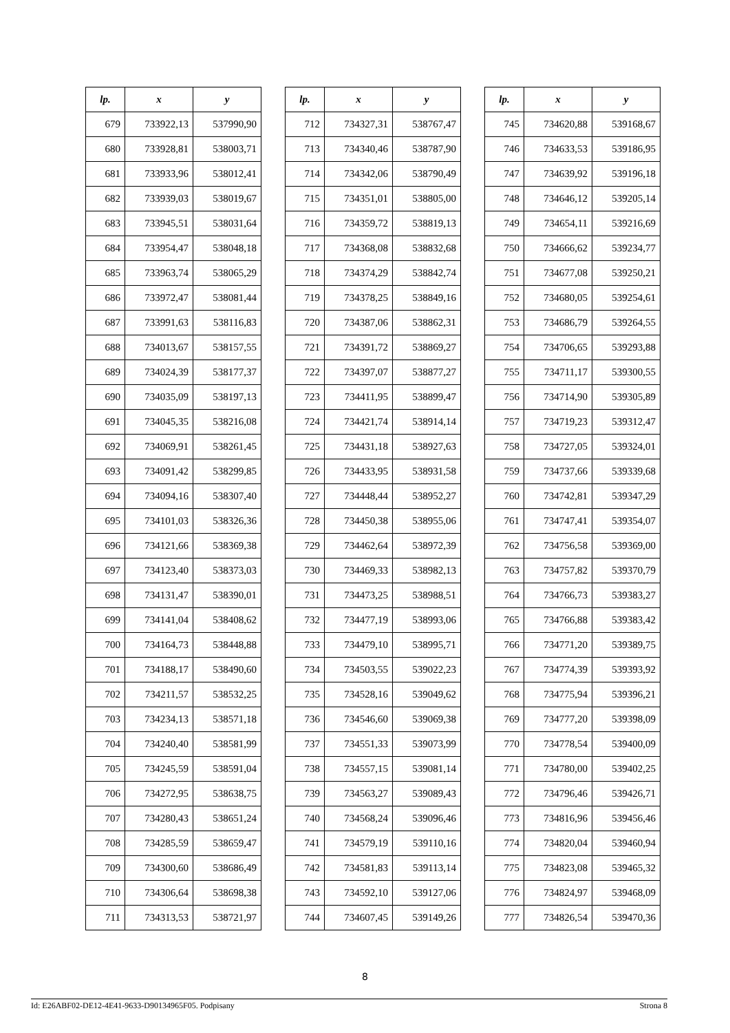| lp. | x | y |
| --- | --- | --- |
| 679 | 733922,13 | 537990,90 |
| 680 | 733928,81 | 538003,71 |
| 681 | 733933,96 | 538012,41 |
| 682 | 733939,03 | 538019,67 |
| 683 | 733945,51 | 538031,64 |
| 684 | 733954,47 | 538048,18 |
| 685 | 733963,74 | 538065,29 |
| 686 | 733972,47 | 538081,44 |
| 687 | 733991,63 | 538116,83 |
| 688 | 734013,67 | 538157,55 |
| 689 | 734024,39 | 538177,37 |
| 690 | 734035,09 | 538197,13 |
| 691 | 734045,35 | 538216,08 |
| 692 | 734069,91 | 538261,45 |
| 693 | 734091,42 | 538299,85 |
| 694 | 734094,16 | 538307,40 |
| 695 | 734101,03 | 538326,36 |
| 696 | 734121,66 | 538369,38 |
| 697 | 734123,40 | 538373,03 |
| 698 | 734131,47 | 538390,01 |
| 699 | 734141,04 | 538408,62 |
| 700 | 734164,73 | 538448,88 |
| 701 | 734188,17 | 538490,60 |
| 702 | 734211,57 | 538532,25 |
| 703 | 734234,13 | 538571,18 |
| 704 | 734240,40 | 538581,99 |
| 705 | 734245,59 | 538591,04 |
| 706 | 734272,95 | 538638,75 |
| 707 | 734280,43 | 538651,24 |
| 708 | 734285,59 | 538659,47 |
| 709 | 734300,60 | 538686,49 |
| 710 | 734306,64 | 538698,38 |
| 711 | 734313,53 | 538721,97 |
| lp. | x | y |
| --- | --- | --- |
| 712 | 734327,31 | 538767,47 |
| 713 | 734340,46 | 538787,90 |
| 714 | 734342,06 | 538790,49 |
| 715 | 734351,01 | 538805,00 |
| 716 | 734359,72 | 538819,13 |
| 717 | 734368,08 | 538832,68 |
| 718 | 734374,29 | 538842,74 |
| 719 | 734378,25 | 538849,16 |
| 720 | 734387,06 | 538862,31 |
| 721 | 734391,72 | 538869,27 |
| 722 | 734397,07 | 538877,27 |
| 723 | 734411,95 | 538899,47 |
| 724 | 734421,74 | 538914,14 |
| 725 | 734431,18 | 538927,63 |
| 726 | 734433,95 | 538931,58 |
| 727 | 734448,44 | 538952,27 |
| 728 | 734450,38 | 538955,06 |
| 729 | 734462,64 | 538972,39 |
| 730 | 734469,33 | 538982,13 |
| 731 | 734473,25 | 538988,51 |
| 732 | 734477,19 | 538993,06 |
| 733 | 734479,10 | 538995,71 |
| 734 | 734503,55 | 539022,23 |
| 735 | 734528,16 | 539049,62 |
| 736 | 734546,60 | 539069,38 |
| 737 | 734551,33 | 539073,99 |
| 738 | 734557,15 | 539081,14 |
| 739 | 734563,27 | 539089,43 |
| 740 | 734568,24 | 539096,46 |
| 741 | 734579,19 | 539110,16 |
| 742 | 734581,83 | 539113,14 |
| 743 | 734592,10 | 539127,06 |
| 744 | 734607,45 | 539149,26 |
| lp. | x | y |
| --- | --- | --- |
| 745 | 734620,88 | 539168,67 |
| 746 | 734633,53 | 539186,95 |
| 747 | 734639,92 | 539196,18 |
| 748 | 734646,12 | 539205,14 |
| 749 | 734654,11 | 539216,69 |
| 750 | 734666,62 | 539234,77 |
| 751 | 734677,08 | 539250,21 |
| 752 | 734680,05 | 539254,61 |
| 753 | 734686,79 | 539264,55 |
| 754 | 734706,65 | 539293,88 |
| 755 | 734711,17 | 539300,55 |
| 756 | 734714,90 | 539305,89 |
| 757 | 734719,23 | 539312,47 |
| 758 | 734727,05 | 539324,01 |
| 759 | 734737,66 | 539339,68 |
| 760 | 734742,81 | 539347,29 |
| 761 | 734747,41 | 539354,07 |
| 762 | 734756,58 | 539369,00 |
| 763 | 734757,82 | 539370,79 |
| 764 | 734766,73 | 539383,27 |
| 765 | 734766,88 | 539383,42 |
| 766 | 734771,20 | 539389,75 |
| 767 | 734774,39 | 539393,92 |
| 768 | 734775,94 | 539396,21 |
| 769 | 734777,20 | 539398,09 |
| 770 | 734778,54 | 539400,09 |
| 771 | 734780,00 | 539402,25 |
| 772 | 734796,46 | 539426,71 |
| 773 | 734816,96 | 539456,46 |
| 774 | 734820,04 | 539460,94 |
| 775 | 734823,08 | 539465,32 |
| 776 | 734824,97 | 539468,09 |
| 777 | 734826,54 | 539470,36 |
8
Id: E26ABF02-DE12-4E41-9633-D90134965F05. Podpisany Strona 8